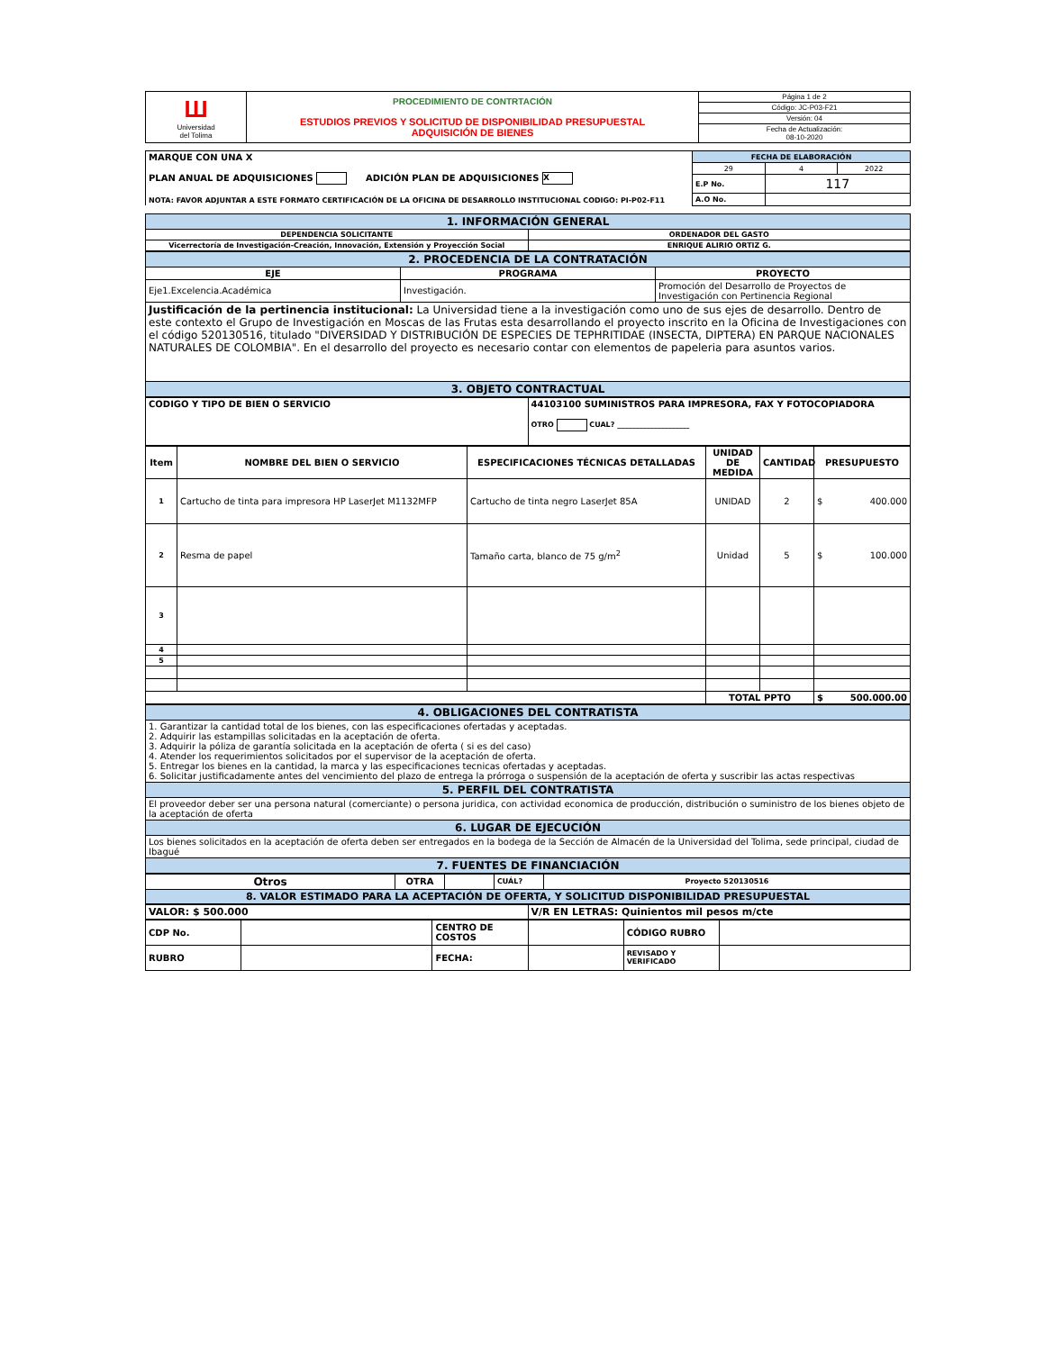| Ш Universidad del Tolima | PROCEDIMIENTO DE CONTRTACIÓN ESTUDIOS PREVIOS Y SOLICITUD DE DISPONIBILIDAD PRESUPUESTAL ADQUISICIÓN DE BIENES | Página 1 de 2 |
| | | Código: JC-P03-F21 |
| | | Versión: 04 |
| | | Fecha de Actualización: 08-10-2020 |
| MARQUE CON UNA X PLAN ANUAL DE ADQUISICIONES ADICIÓN PLAN DE ADQUISICIONES X NOTA: FAVOR ADJUNTAR A ESTE FORMATO CERTIFICACIÓN DE LA OFICINA DE DESARROLLO INSTITUCIONAL CODIGO: PI-P02-F11 | FECHA DE ELABORACIÓN | | |
| | 29 | 4 | 2022 |
| | E.P No. | 117 | |
| | A.O No. | | |
| 1. INFORMACIÓN GENERAL | |
| DEPENDENCIA SOLICITANTE | ORDENADOR DEL GASTO |
| Vicerrectoría de Investigación-Creación, Innovación, Extensión y Proyección Social | ENRIQUE ALIRIO ORTIZ G. |
| 2. PROCEDENCIA DE LA CONTRATACIÓN | | |
| EJE | PROGRAMA | PROYECTO |
| Eje1.Excelencia.Académica | Investigación. | Promoción del Desarrollo de Proyectos de Investigación con Pertinencia Regional |
| Justificación de la pertinencia institucional: La Universidad tiene a la investigación como uno de sus ejes de desarrollo. Dentro de este contexto el Grupo de Investigación en Moscas de las Frutas esta desarrollando el proyecto inscrito en la Oficina de Investigaciones con el código 520130516, titulado "DIVERSIDAD Y DISTRIBUCIÓN DE ESPECIES DE TEPHRITIDAE (INSECTA, DIPTERA) EN PARQUE NACIONALES NATURALES DE COLOMBIA". En el desarrollo del proyecto es necesario contar con elementos de papeleria para asuntos varios. | | |
| 3. OBJETO CONTRACTUAL | | |
| CODIGO Y TIPO DE BIEN O SERVICIO | 44103100 SUMINISTROS PARA IMPRESORA, FAX Y FOTOCOPIADORA OTRO CUAL? ____________________ |
| Item | NOMBRE DEL BIEN O SERVICIO | ESPECIFICACIONES TÉCNICAS DETALLADAS | UNIDAD DE MEDIDA | CANTIDAD | PRESUPUESTO |
| --- | --- | --- | --- | --- | --- |
| 1 | Cartucho de tinta para impresora HP LaserJet M1132MFP | Cartucho de tinta negro LaserJet 85A | UNIDAD | 2 | $ 400.000 |
| 2 | Resma de papel | Tamaño carta, blanco de 75 g/m<sup>2</sup> | Unidad | 5 | $ 100.000 |
| 3 | | | | | |
| 4 | | | | | |
| 5 | | | | | |
| | | | TOTAL PPTO | | $ 500.000.00 |
| 4. OBLIGACIONES DEL CONTRATISTA |
| 1. Garantizar la cantidad total de los bienes, con las especificaciones ofertadas y aceptadas. 2. Adquirir las estampillas solicitadas en la aceptación de oferta. 3. Adquirir la póliza de garantía solicitada en la aceptación de oferta ( si es del caso) 4. Atender los requerimientos solicitados por el supervisor de la aceptación de oferta. 5. Entregar los bienes en la cantidad, la marca y las especificaciones tecnicas ofertadas y aceptadas. 6. Solicitar justificadamente antes del vencimiento del plazo de entrega la prórroga o suspensión de la aceptación de oferta y suscribir las actas respectivas |
| 5. PERFIL DEL CONTRATISTA |
| El proveedor deber ser una persona natural (comerciante) o persona juridica, con actividad economica de producción, distribución o suministro de los bienes objeto de la aceptación de oferta |
| 6. LUGAR DE EJECUCIÓN |
| Los bienes solicitados en la aceptación de oferta deben ser entregados en la bodega de la Sección de Almacén de la Universidad del Tolima, sede principal, ciudad de Ibagué |
| 7. FUENTES DE FINANCIACIÓN |
| Otros | OTRA | | CUÁL? | Proyecto 520130516 |
| 8. VALOR ESTIMADO PARA LA ACEPTACIÓN DE OFERTA, Y SOLICITUD DISPONIBILIDAD PRESUPUESTAL | | | | |
| VALOR: $ 500.000 | V/R EN LETRAS: Quinientos mil pesos m/cte |
| CDP No. | | CENTRO DE COSTOS | | CÓDIGO RUBRO | |
| RUBRO | | FECHA: | | REVISADO Y VERIFICADO | |